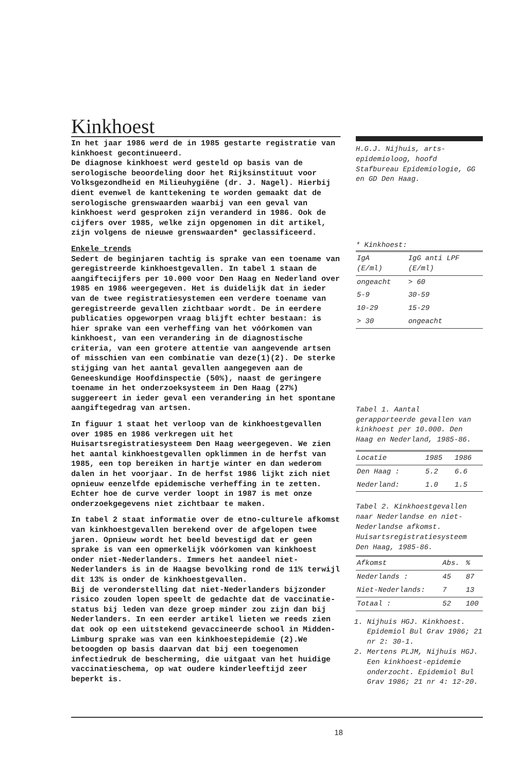Kinkhoest
In het jaar 1986 werd de in 1985 gestarte registratie van kinkhoest gecontinueerd.
De diagnose kinkhoest werd gesteld op basis van de serologische beoordeling door het Rijksinstituut voor Volksgezondheid en Milieuhygiëne (dr. J. Nagel). Hierbij dient evenwel de kanttekening te worden gemaakt dat de serologische grenswaarden waarbij van een geval van kinkhoest werd gesproken zijn veranderd in 1986. Ook de cijfers over 1985, welke zijn opgenomen in dit artikel, zijn volgens de nieuwe grenswaarden* geclassificeerd.
Enkele trends
Sedert de beginjaren tachtig is sprake van een toename van geregistreerde kinkhoestgevallen. In tabel 1 staan de aangiftecijfers per 10.000 voor Den Haag en Nederland over 1985 en 1986 weergegeven. Het is duidelijk dat in ieder van de twee registratiesystemen een verdere toename van geregistreerde gevallen zichtbaar wordt. De in eerdere publicaties opgeworpen vraag blijft echter bestaan: is hier sprake van een verheffing van het vóórkomen van kinkhoest, van een verandering in de diagnostische criteria, van een grotere attentie van aangevende artsen of misschien van een combinatie van deze(1)(2). De sterke stijging van het aantal gevallen aangegeven aan de Geneeskundige Hoofdinspectie (50%), naast de geringere toename in het onderzoeksysteem in Den Haag (27%) suggereert in ieder geval een verandering in het spontane aangiftegedrag van artsen.
In figuur 1 staat het verloop van de kinkhoestgevallen over 1985 en 1986 verkregen uit het Huisartsregistratiesysteem Den Haag weergegeven. We zien het aantal kinkhoestgevallen opklimmen in de herfst van 1985, een top bereiken in hartje winter en dan wederom dalen in het voorjaar. In de herfst 1986 lijkt zich niet opnieuw eenzelfde epidemische verheffing in te zetten. Echter hoe de curve verder loopt in 1987 is met onze onderzoekgegevens niet zichtbaar te maken.
In tabel 2 staat informatie over de etno-culturele afkomst van kinkhoestgevallen berekend over de afgelopen twee jaren. Opnieuw wordt het beeld bevestigd dat er geen sprake is van een opmerkelijk vóórkomen van kinkhoest onder niet-Nederlanders. Immers het aandeel niet-Nederlanders is in de Haagse bevolking rond de 11% terwijl dit 13% is onder de kinkhoestgevallen.
Bij de veronderstelling dat niet-Nederlanders bijzonder risico zouden lopen speelt de gedachte dat de vaccinatie-status bij leden van deze groep minder zou zijn dan bij Nederlanders. In een eerder artikel lieten we reeds zien dat ook op een uitstekend gevaccineerde school in Midden-Limburg sprake was van een kinkhoestepidemie (2).We betoogden op basis daarvan dat bij een toegenomen infectiedruk de bescherming, die uitgaat van het huidige vaccinatieschema, op wat oudere kinderleeftijd zeer beperkt is.
H.G.J. Nijhuis, arts-epidemioloog, hoofd Stafbureau Epidemiologie, GG en GD Den Haag.
* Kinkhoest:
| IgA (E/ml) | IgG anti LPF (E/ml) |
| --- | --- |
| ongeacht | > 60 |
| 5-9 | 30-59 |
| 10-29 | 15-29 |
| > 30 | ongeacht |
Tabel 1. Aantal gerapporteerde gevallen van kinkhoest per 10.000. Den Haag en Nederland, 1985-86.
| Locatie | 1985 | 1986 |
| --- | --- | --- |
| Den Haag : | 5.2 | 6.6 |
| Nederland: | 1.0 | 1.5 |
Tabel 2. Kinkhoestgevallen naar Nederlandse en niet-Nederlandse afkomst. Huisartsregistratiesysteem Den Haag, 1985-86.
| Afkomst | Abs. | % |
| --- | --- | --- |
| Nederlands : | 45 | 87 |
| Niet-Nederlands: | 7 | 13 |
| Totaal : | 52 | 100 |
1. Nijhuis HGJ. Kinkhoest. Epidemiol Bul Grav 1986; 21 nr 2: 30-1.
2. Mertens PLJM, Nijhuis HGJ. Een kinkhoest-epidemie onderzocht. Epidemiol Bul Grav 1986; 21 nr 4: 12-20.
18